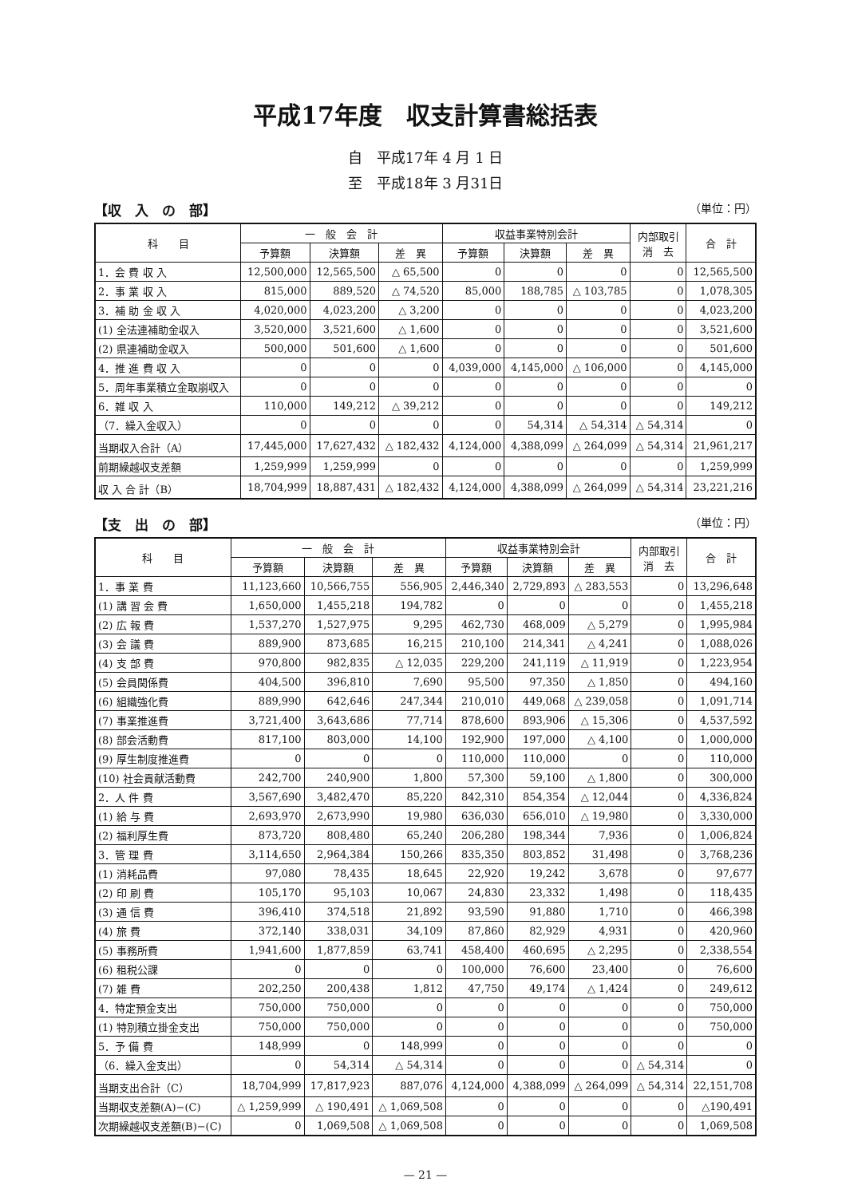平成17年度　収支計算書総括表
自　平成17年 4 月 1 日
至　平成18年 3 月31日
【収　入　の　部】 （単位：円）
| 科 目 | 一 般 会 計 | | | 収益事業特別会計 | | | 内部取引 消 去 | 合 計 |
| --- | --- | --- | --- | --- | --- | --- | --- | --- |
| | 予算額 | 決算額 | 差 異 | 予算額 | 決算額 | 差 異 | | |
| 1．会 費 収 入 | 12,500,000 | 12,565,500 | △ 65,500 | 0 | 0 | 0 | 0 | 12,565,500 |
| 2．事 業 収 入 | 815,000 | 889,520 | △ 74,520 | 85,000 | 188,785 | △ 103,785 | 0 | 1,078,305 |
| 3．補 助 金 収 入 | 4,020,000 | 4,023,200 | △ 3,200 | 0 | 0 | 0 | 0 | 4,023,200 |
| (1) 全法連補助金収入 | 3,520,000 | 3,521,600 | △ 1,600 | 0 | 0 | 0 | 0 | 3,521,600 |
| (2) 県連補助金収入 | 500,000 | 501,600 | △ 1,600 | 0 | 0 | 0 | 0 | 501,600 |
| 4．推 進 費 収 入 | 0 | 0 | 0 | 4,039,000 | 4,145,000 | △ 106,000 | 0 | 4,145,000 |
| 5．周年事業積立金取崩収入 | 0 | 0 | 0 | 0 | 0 | 0 | 0 | 0 |
| 6．雑 収 入 | 110,000 | 149,212 | △ 39,212 | 0 | 0 | 0 | 0 | 149,212 |
| （7．繰入金収入） | 0 | 0 | 0 | 0 | 54,314 | △ 54,314 | △ 54,314 | 0 |
| 当期収入合計（A） | 17,445,000 | 17,627,432 | △ 182,432 | 4,124,000 | 4,388,099 | △ 264,099 | △ 54,314 | 21,961,217 |
| 前期繰越収支差額 | 1,259,999 | 1,259,999 | 0 | 0 | 0 | 0 | 0 | 1,259,999 |
| 収 入 合 計（B） | 18,704,999 | 18,887,431 | △ 182,432 | 4,124,000 | 4,388,099 | △ 264,099 | △ 54,314 | 23,221,216 |
【支　出　の　部】 （単位：円）
| 科 目 | 一 般 会 計 | | | 収益事業特別会計 | | | 内部取引 消 去 | 合 計 |
| --- | --- | --- | --- | --- | --- | --- | --- | --- |
| | 予算額 | 決算額 | 差 異 | 予算額 | 決算額 | 差 異 | | |
| 1．事 業 費 | 11,123,660 | 10,566,755 | 556,905 | 2,446,340 | 2,729,893 | △ 283,553 | 0 | 13,296,648 |
| (1) 講 習 会 費 | 1,650,000 | 1,455,218 | 194,782 | 0 | 0 | 0 | 0 | 1,455,218 |
| (2) 広 報 費 | 1,537,270 | 1,527,975 | 9,295 | 462,730 | 468,009 | △ 5,279 | 0 | 1,995,984 |
| (3) 会 議 費 | 889,900 | 873,685 | 16,215 | 210,100 | 214,341 | △ 4,241 | 0 | 1,088,026 |
| (4) 支 部 費 | 970,800 | 982,835 | △ 12,035 | 229,200 | 241,119 | △ 11,919 | 0 | 1,223,954 |
| (5) 会員関係費 | 404,500 | 396,810 | 7,690 | 95,500 | 97,350 | △ 1,850 | 0 | 494,160 |
| (6) 組織強化費 | 889,990 | 642,646 | 247,344 | 210,010 | 449,068 | △ 239,058 | 0 | 1,091,714 |
| (7) 事業推進費 | 3,721,400 | 3,643,686 | 77,714 | 878,600 | 893,906 | △ 15,306 | 0 | 4,537,592 |
| (8) 部会活動費 | 817,100 | 803,000 | 14,100 | 192,900 | 197,000 | △ 4,100 | 0 | 1,000,000 |
| (9) 厚生制度推進費 | 0 | 0 | 0 | 110,000 | 110,000 | 0 | 0 | 110,000 |
| (10) 社会貢献活動費 | 242,700 | 240,900 | 1,800 | 57,300 | 59,100 | △ 1,800 | 0 | 300,000 |
| 2．人 件 費 | 3,567,690 | 3,482,470 | 85,220 | 842,310 | 854,354 | △ 12,044 | 0 | 4,336,824 |
| (1) 給 与 費 | 2,693,970 | 2,673,990 | 19,980 | 636,030 | 656,010 | △ 19,980 | 0 | 3,330,000 |
| (2) 福利厚生費 | 873,720 | 808,480 | 65,240 | 206,280 | 198,344 | 7,936 | 0 | 1,006,824 |
| 3．管 理 費 | 3,114,650 | 2,964,384 | 150,266 | 835,350 | 803,852 | 31,498 | 0 | 3,768,236 |
| (1) 消耗品費 | 97,080 | 78,435 | 18,645 | 22,920 | 19,242 | 3,678 | 0 | 97,677 |
| (2) 印 刷 費 | 105,170 | 95,103 | 10,067 | 24,830 | 23,332 | 1,498 | 0 | 118,435 |
| (3) 通 信 費 | 396,410 | 374,518 | 21,892 | 93,590 | 91,880 | 1,710 | 0 | 466,398 |
| (4) 旅 費 | 372,140 | 338,031 | 34,109 | 87,860 | 82,929 | 4,931 | 0 | 420,960 |
| (5) 事務所費 | 1,941,600 | 1,877,859 | 63,741 | 458,400 | 460,695 | △ 2,295 | 0 | 2,338,554 |
| (6) 租税公課 | 0 | 0 | 0 | 100,000 | 76,600 | 23,400 | 0 | 76,600 |
| (7) 雑 費 | 202,250 | 200,438 | 1,812 | 47,750 | 49,174 | △ 1,424 | 0 | 249,612 |
| 4．特定預金支出 | 750,000 | 750,000 | 0 | 0 | 0 | 0 | 0 | 750,000 |
| (1) 特別積立掛金支出 | 750,000 | 750,000 | 0 | 0 | 0 | 0 | 0 | 750,000 |
| 5．予 備 費 | 148,999 | 0 | 148,999 | 0 | 0 | 0 | 0 | 0 |
| （6．繰入金支出） | 0 | 54,314 | △ 54,314 | 0 | 0 | 0 | △ 54,314 | 0 |
| 当期支出合計（C） | 18,704,999 | 17,817,923 | 887,076 | 4,124,000 | 4,388,099 | △ 264,099 | △ 54,314 | 22,151,708 |
| 当期収支差額(A)−(C) | △ 1,259,999 | △ 190,491 | △ 1,069,508 | 0 | 0 | 0 | 0 | △190,491 |
| 次期繰越収支差額(B)−(C) | 0 | 1,069,508 | △ 1,069,508 | 0 | 0 | 0 | 0 | 1,069,508 |
— 21 —